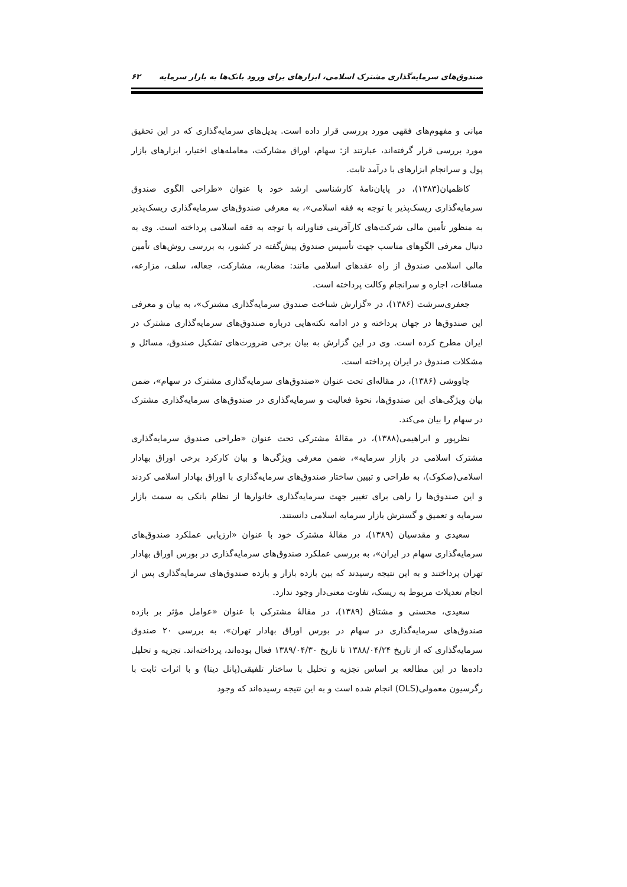صندوق‌های سرمایه‌گذاری مشترک اسلامی، ابزارهای برای ورود بانک‌ها به بازار سرمایه ۶۲
مبانی و مفهوم‌های فقهی مورد بررسی قرار داده است. بدیل‌های سرمایه‌گذاری که در این تحقیق مورد بررسی قرار گرفته‌اند، عبارتند از: سهام، اوراق مشارکت، معامله‌های اختیار، ابزارهای بازار پول و سرانجام ابزارهای با درآمد ثابت.
کاظمیان(۱۳۸۳)، در پایان‌نامهٔ کارشناسی ارشد خود با عنوان «طراحی الگوی صندوق سرمایه‌گذاری ریسک‌پذیر با توجه به فقه اسلامی»، به معرفی صندوق‌های سرمایه‌گذاری ریسک‌پذیر به منظور تأمین مالی شرکت‌های کارآفرینی فناورانه با توجه به فقه اسلامی پرداخته است. وی به دنبال معرفی الگوهای مناسب جهت تأسیس صندوق پیش‌گفته در کشور، به بررسی روش‌های تأمین مالی اسلامی صندوق از راه عقدهای اسلامی مانند: مضاربه، مشارکت، جعاله، سلف، مزارعه، مساقات، اجاره و سرانجام وکالت پرداخته است.
جعفری‌سرشت (۱۳۸۶)، در «گزارش شناخت صندوق سرمایه‌گذاری مشترک»، به بیان و معرفی این صندوق‌ها در جهان پرداخته و در ادامه نکته‌هایی درباره صندوق‌های سرمایه‌گذاری مشترک در ایران مطرح کرده است. وی در این گزارش به بیان برخی ضرورت‌های تشکیل صندوق، مسائل و مشکلات صندوق در ایران پرداخته است.
چاووشی (۱۳۸۶)، در مقاله‌ای تحت عنوان «صندوق‌های سرمایه‌گذاری مشترک در سهام»، ضمن بیان ویژگی‌های این صندوق‌ها، نحوهٔ فعالیت و سرمایه‌گذاری در صندوق‌های سرمایه‌گذاری مشترک در سهام را بیان می‌کند.
نظرپور و ابراهیمی(۱۳۸۸)، در مقالهٔ مشترکی تحت عنوان «طراحی صندوق سرمایه‌گذاری مشترک اسلامی در بازار سرمایه»، ضمن معرفی ویژگی‌ها و بیان کارکرد برخی اوراق بهادار اسلامی(صکوک)، به طراحی و تبیین ساختار صندوق‌های سرمایه‌گذاری با اوراق بهادار اسلامی کردند و این صندوق‌ها را راهی برای تغییر جهت سرمایه‌گذاری خانوارها از نظام بانکی به سمت بازار سرمایه و تعمیق و گسترش بازار سرمایه اسلامی دانستند.
سعیدی و مقدسیان (۱۳۸۹)، در مقالهٔ مشترک خود با عنوان «ارزیابی عملکرد صندوق‌های سرمایه‌گذاری سهام در ایران»، به بررسی عملکرد صندوق‌های سرمایه‌گذاری در بورس اوراق بهادار تهران پرداختند و به این نتیجه رسیدند که بین بازده بازار و بازده صندوق‌های سرمایه‌گذاری پس از انجام تعدیلات مربوط به ریسک، تفاوت معنی‌دار وجود ندارد.
سعیدی، محسنی و مشتاق (۱۳۸۹)، در مقالهٔ مشترکی با عنوان «عوامل مؤثر بر بازده صندوق‌های سرمایه‌گذاری در سهام در بورس اوراق بهادار تهران»، به بررسی ۲۰ صندوق سرمایه‌گذاری که از تاریخ ۱۳۸۸/۰۴/۲۴ تا تاریخ ۱۳۸۹/۰۴/۳۰ فعال بوده‌اند، پرداخته‌اند. تجزیه و تحلیل داده‌ها در این مطالعه بر اساس تجزیه و تحلیل با ساختار تلفیقی(پانل دیتا) و با اثرات ثابت با رگرسیون معمولی(OLS) انجام شده است و به این نتیجه رسیده‌اند که وجود